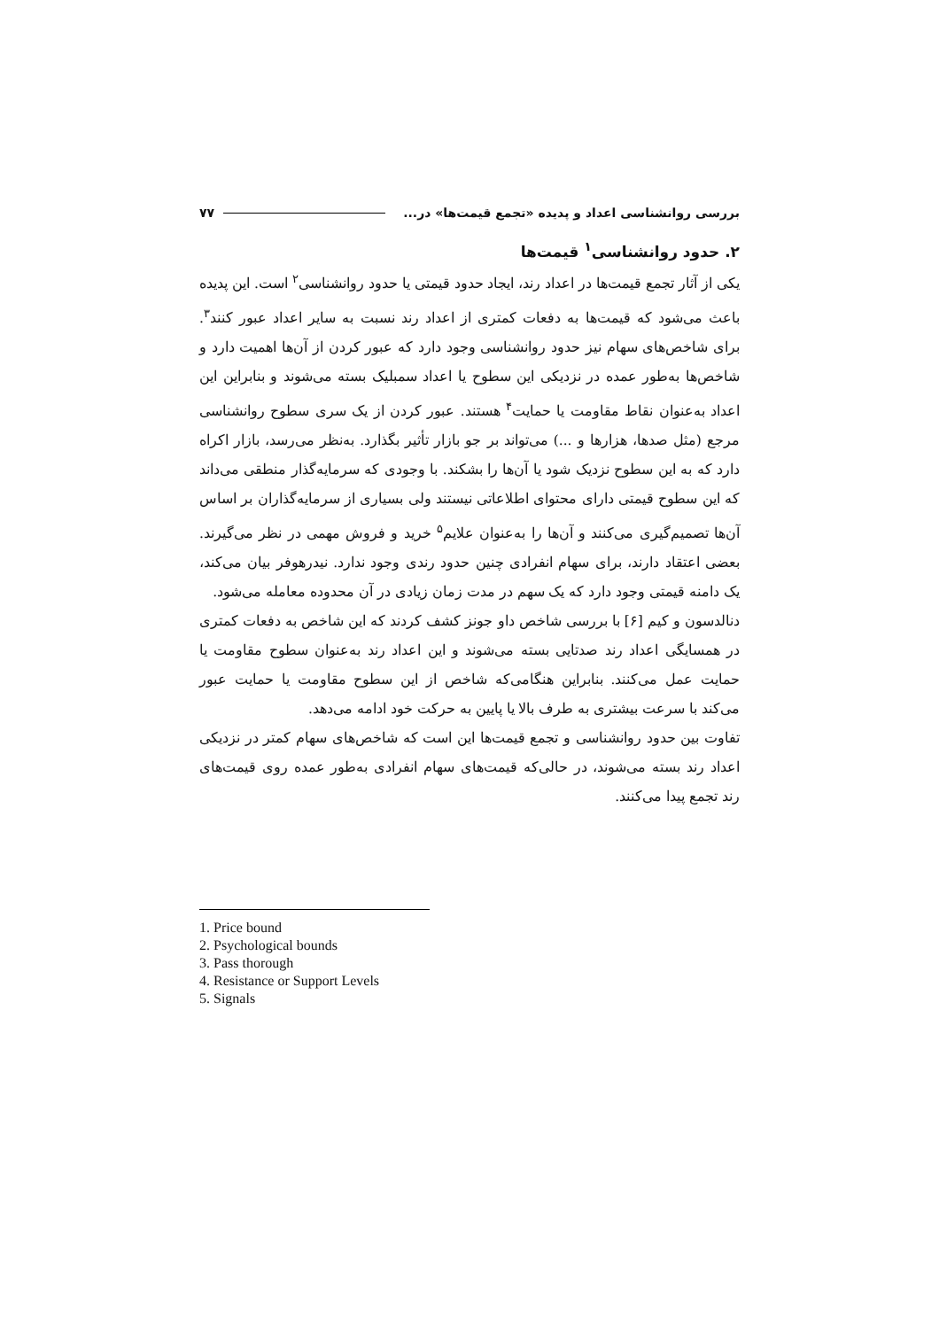بررسی روانشناسی اعداد و پدیده «تجمع قیمت‌ها» در... ۷۷
۲. حدود روانشناسی<sup>۱</sup> قیمت‌ها
یکی از آثار تجمع قیمت‌ها در اعداد رند، ایجاد حدود قیمتی یا حدود روانشناسی<sup>۲</sup> است. این پدیده باعث می‌شود که قیمت‌ها به دفعات کمتری از اعداد رند نسبت به سایر اعداد عبور کنند<sup>۳</sup>. برای شاخص‌های سهام نیز حدود روانشناسی وجود دارد که عبور کردن از آن‌ها اهمیت دارد و شاخص‌ها به‌طور عمده در نزدیکی این سطوح یا اعداد سمبلیک بسته می‌شوند و بنابراین این اعداد به‌عنوان نقاط مقاومت یا حمایت<sup>۴</sup> هستند. عبور کردن از یک سری سطوح روانشناسی مرجع (مثل صدها، هزارها و ...) می‌تواند بر جو بازار تأثیر بگذارد. به‌نظر می‌رسد، بازار اکراه دارد که به این سطوح نزدیک شود یا آن‌ها را بشکند. با وجودی که سرمایه‌گذار منطقی می‌داند که این سطوح قیمتی دارای محتوای اطلاعاتی نیستند ولی بسیاری از سرمایه‌گذاران بر اساس آن‌ها تصمیم‌گیری می‌کنند و آن‌ها را به‌عنوان علایم<sup>۵</sup> خرید و فروش مهمی در نظر می‌گیرند. بعضی اعتقاد دارند، برای سهام انفرادی چنین حدود رندی وجود ندارد. نیدرهوفر بیان می‌کند، یک دامنه قیمتی وجود دارد که یک سهم در مدت زمان زیادی در آن محدوده معامله می‌شود.
دنالدسون و کیم [۶] با بررسی شاخص داو جونز کشف کردند که این شاخص به دفعات کمتری در همسایگی اعداد رند صدتایی بسته می‌شوند و این اعداد رند به‌عنوان سطوح مقاومت یا حمایت عمل می‌کنند. بنابراین هنگامی‌که شاخص از این سطوح مقاومت یا حمایت عبور می‌کند با سرعت بیشتری به طرف بالا یا پایین به حرکت خود ادامه می‌دهد.
تفاوت بین حدود روانشناسی و تجمع قیمت‌ها این است که شاخص‌های سهام کمتر در نزدیکی اعداد رند بسته می‌شوند، در حالی‌که قیمت‌های سهام انفرادی به‌طور عمده روی قیمت‌های رند تجمع پیدا می‌کنند.
1. Price bound
2. Psychological bounds
3. Pass thorough
4. Resistance or Support Levels
5. Signals